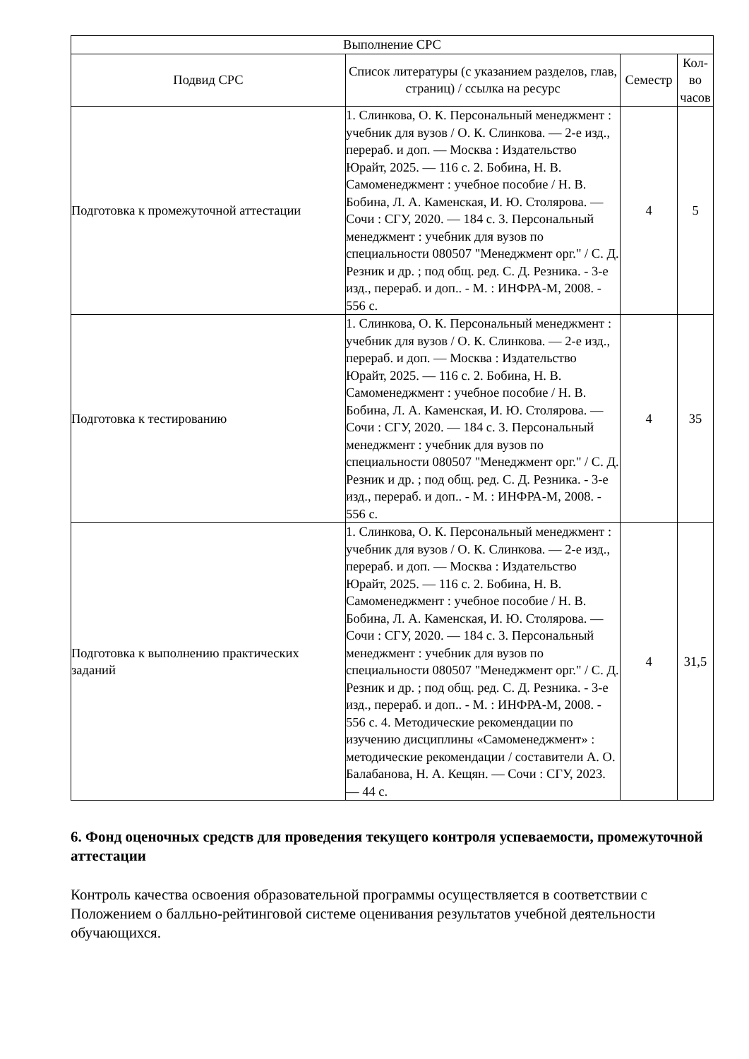| Выполнение СРС | | | |
| --- | --- | --- | --- |
| Подвид СРС | Список литературы (с указанием разделов, глав, страниц) / ссылка на ресурс | Семестр | Кол-во часов |
| Подготовка к промежуточной аттестации | 1. Слинкова, О. К. Персональный менеджмент : учебник для вузов / О. К. Слинкова. — 2-е изд., перераб. и доп. — Москва : Издательство Юрайт, 2025. — 116 с. 2. Бобина, Н. В. Самоменеджмент : учебное пособие / Н. В. Бобина, Л. А. Каменская, И. Ю. Столярова. — Сочи : СГУ, 2020. — 184 с. 3. Персональный менеджмент : учебник для вузов по специальности 080507 "Менеджмент орг." / С. Д. Резник и др. ; под общ. ред. С. Д. Резника. - 3-е изд., перераб. и доп.. - М. : ИНФРА-М, 2008. - 556 с. | 4 | 5 |
| Подготовка к тестированию | 1. Слинкова, О. К. Персональный менеджмент : учебник для вузов / О. К. Слинкова. — 2-е изд., перераб. и доп. — Москва : Издательство Юрайт, 2025. — 116 с. 2. Бобина, Н. В. Самоменеджмент : учебное пособие / Н. В. Бобина, Л. А. Каменская, И. Ю. Столярова. — Сочи : СГУ, 2020. — 184 с. 3. Персональный менеджмент : учебник для вузов по специальности 080507 "Менеджмент орг." / С. Д. Резник и др. ; под общ. ред. С. Д. Резника. - 3-е изд., перераб. и доп.. - М. : ИНФРА-М, 2008. - 556 с. | 4 | 35 |
| Подготовка к выполнению практических заданий | 1. Слинкова, О. К. Персональный менеджмент : учебник для вузов / О. К. Слинкова. — 2-е изд., перераб. и доп. — Москва : Издательство Юрайт, 2025. — 116 с. 2. Бобина, Н. В. Самоменеджмент : учебное пособие / Н. В. Бобина, Л. А. Каменская, И. Ю. Столярова. — Сочи : СГУ, 2020. — 184 с. 3. Персональный менеджмент : учебник для вузов по специальности 080507 "Менеджмент орг." / С. Д. Резник и др. ; под общ. ред. С. Д. Резника. - 3-е изд., перераб. и доп.. - М. : ИНФРА-М, 2008. - 556 с. 4. Методические рекомендации по изучению дисциплины «Самоменеджмент» : методические рекомендации / составители А. О. Балабанова, Н. А. Кещян. — Сочи : СГУ, 2023. — 44 с. | 4 | 31,5 |
6. Фонд оценочных средств для проведения текущего контроля успеваемости, промежуточной аттестации
Контроль качества освоения образовательной программы осуществляется в соответствии с Положением о балльно-рейтинговой системе оценивания результатов учебной деятельности обучающихся.